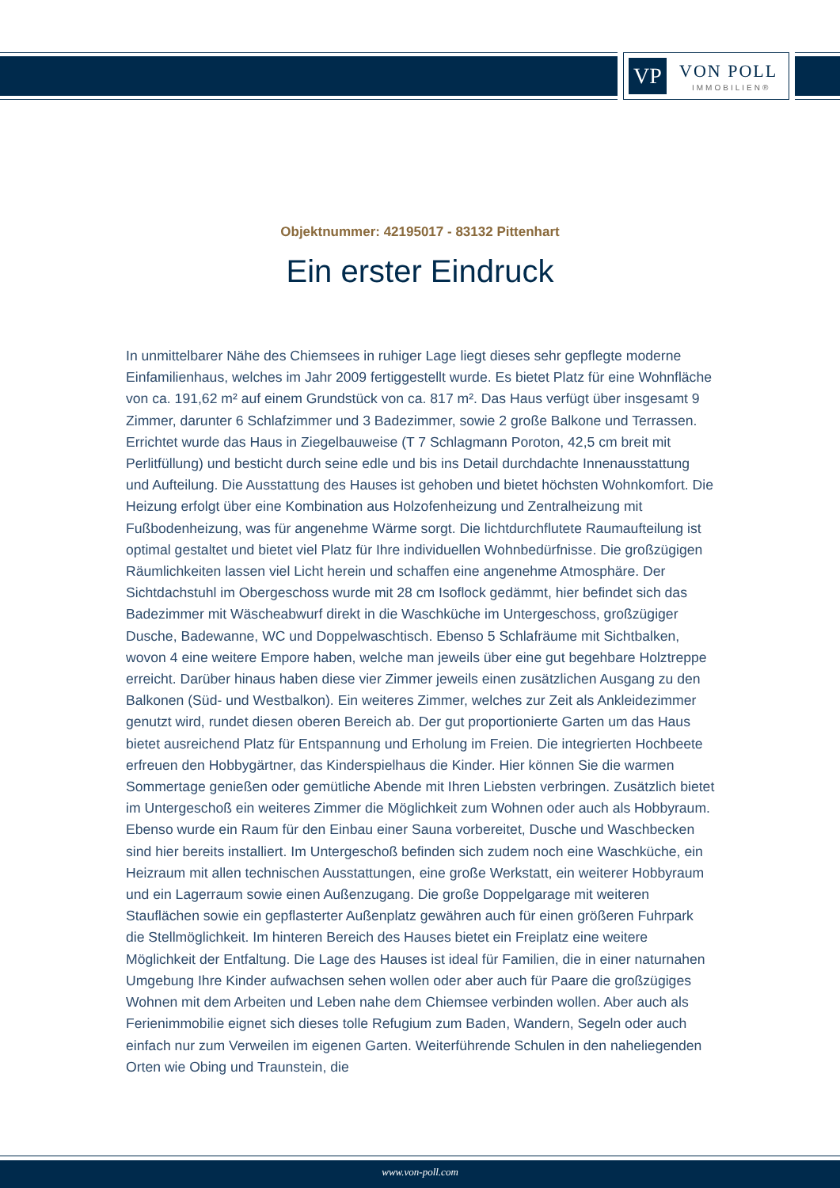VP VON POLL
IMMOBILIEN®
Objektnummer: 42195017 - 83132 Pittenhart
Ein erster Eindruck
In unmittelbarer Nähe des Chiemsees in ruhiger Lage liegt dieses sehr gepflegte moderne Einfamilienhaus, welches im Jahr 2009 fertiggestellt wurde. Es bietet Platz für eine Wohnfläche von ca. 191,62 m² auf einem Grundstück von ca. 817 m². Das Haus verfügt über insgesamt 9 Zimmer, darunter 6 Schlafzimmer und 3 Badezimmer, sowie 2 große Balkone und Terrassen. Errichtet wurde das Haus in Ziegelbauweise (T 7 Schlagmann Poroton, 42,5 cm breit mit Perlitfüllung) und besticht durch seine edle und bis ins Detail durchdachte Innenausstattung und Aufteilung. Die Ausstattung des Hauses ist gehoben und bietet höchsten Wohnkomfort. Die Heizung erfolgt über eine Kombination aus Holzofenheizung und Zentralheizung mit Fußbodenheizung, was für angenehme Wärme sorgt. Die lichtdurchflutete Raumaufteilung ist optimal gestaltet und bietet viel Platz für Ihre individuellen Wohnbedürfnisse. Die großzügigen Räumlichkeiten lassen viel Licht herein und schaffen eine angenehme Atmosphäre. Der Sichtdachstuhl im Obergeschoss wurde mit 28 cm Isoflock gedämmt, hier befindet sich das Badezimmer mit Wäscheabwurf direkt in die Waschküche im Untergeschoss, großzügiger Dusche, Badewanne, WC und Doppelwaschtisch. Ebenso 5 Schlafräume mit Sichtbalken, wovon 4 eine weitere Empore haben, welche man jeweils über eine gut begehbare Holztreppe erreicht. Darüber hinaus haben diese vier Zimmer jeweils einen zusätzlichen Ausgang zu den Balkonen (Süd- und Westbalkon). Ein weiteres Zimmer, welches zur Zeit als Ankleidezimmer genutzt wird, rundet diesen oberen Bereich ab. Der gut proportionierte Garten um das Haus bietet ausreichend Platz für Entspannung und Erholung im Freien. Die integrierten Hochbeete erfreuen den Hobbygärtner, das Kinderspielhaus die Kinder. Hier können Sie die warmen Sommertage genießen oder gemütliche Abende mit Ihren Liebsten verbringen. Zusätzlich bietet im Untergeschoß ein weiteres Zimmer die Möglichkeit zum Wohnen oder auch als Hobbyraum. Ebenso wurde ein Raum für den Einbau einer Sauna vorbereitet, Dusche und Waschbecken sind hier bereits installiert. Im Untergeschoß befinden sich zudem noch eine Waschküche, ein Heizraum mit allen technischen Ausstattungen, eine große Werkstatt, ein weiterer Hobbyraum und ein Lagerraum sowie einen Außenzugang. Die große Doppelgarage mit weiteren Stauflächen sowie ein gepflasterter Außenplatz gewähren auch für einen größeren Fuhrpark die Stellmöglichkeit. Im hinteren Bereich des Hauses bietet ein Freiplatz eine weitere Möglichkeit der Entfaltung. Die Lage des Hauses ist ideal für Familien, die in einer naturnahen Umgebung Ihre Kinder aufwachsen sehen wollen oder aber auch für Paare die großzügiges Wohnen mit dem Arbeiten und Leben nahe dem Chiemsee verbinden wollen. Aber auch als Ferienimmobilie eignet sich dieses tolle Refugium zum Baden, Wandern, Segeln oder auch einfach nur zum Verweilen im eigenen Garten. Weiterführende Schulen in den naheliegenden Orten wie Obing und Traunstein, die
www.von-poll.com